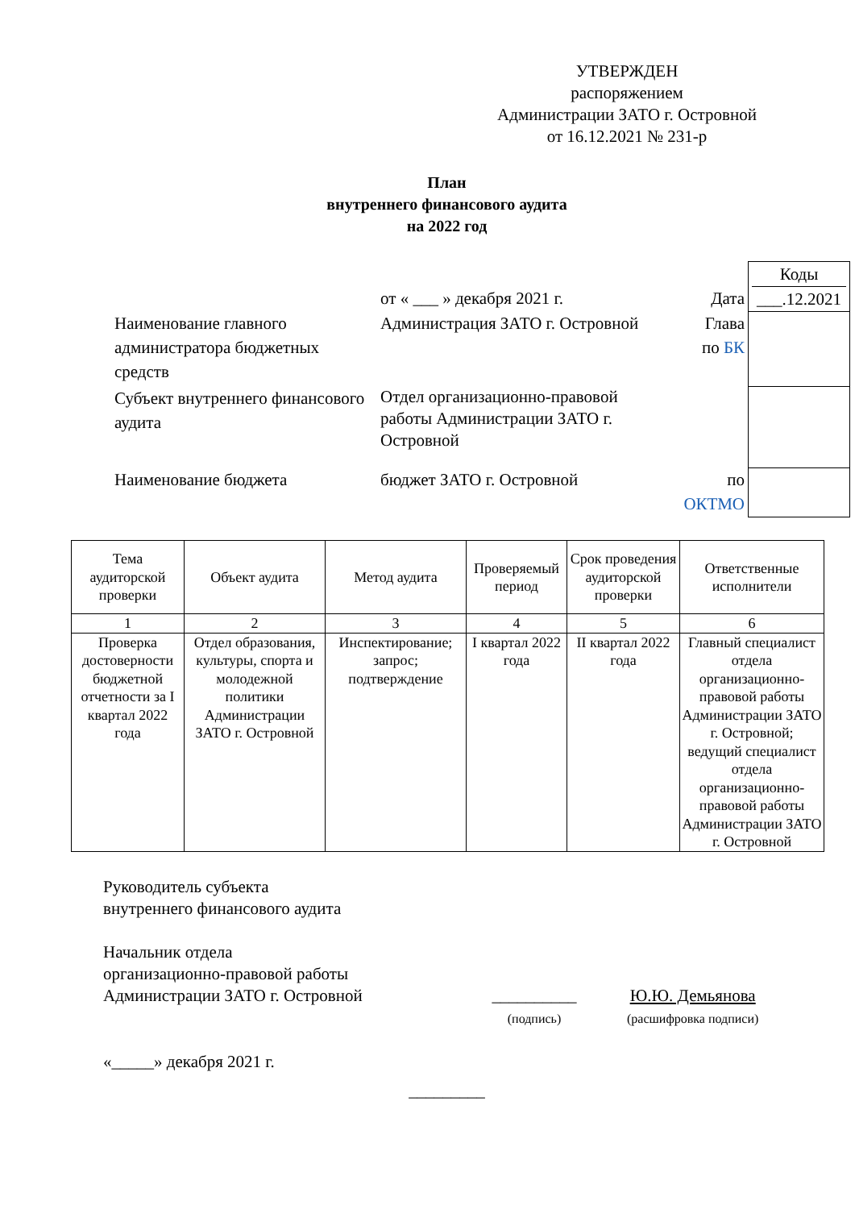УТВЕРЖДЕН
распоряжением
Администрации ЗАТО г. Островной
от 16.12.2021 № 231-р
План
внутреннего финансового аудита
на 2022 год
Коды
от « ___ » декабря 2021 г.
Дата
___.12.2021
Наименование главного администратора бюджетных средств
Администрация ЗАТО г. Островной
Глава
по БК
Субъект внутреннего финансового аудита
Отдел организационно-правовой работы Администрации ЗАТО г. Островной
Наименование бюджета
бюджет ЗАТО г. Островной
по
ОКТМО
| Тема аудиторской проверки | Объект аудита | Метод аудита | Проверяемый период | Срок проведения аудиторской проверки | Ответственные исполнители |
| --- | --- | --- | --- | --- | --- |
| 1 | 2 | 3 | 4 | 5 | 6 |
| Проверка достоверности бюджетной отчетности за I квартал 2022 года | Отдел образования, культуры, спорта и молодежной политики Администрации ЗАТО г. Островной | Инспектирование; запрос; подтверждение | I квартал 2022 года | II квартал 2022 года | Главный специалист отдела организационно-правовой работы Администрации ЗАТО г. Островной; ведущий специалист отдела организационно-правовой работы Администрации ЗАТО г. Островной |
Руководитель субъекта
внутреннего финансового аудита
Начальник отдела
организационно-правовой работы
Администрации ЗАТО г. Островной __________
(подпись) Ю.Ю. Демьянова
(расшифровка подписи)
«_____» декабря 2021 г.
_________